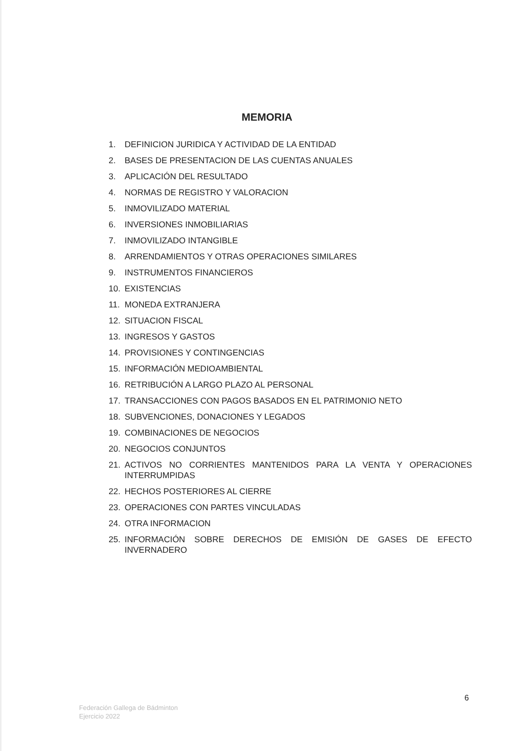MEMORIA
1. DEFINICION JURIDICA Y ACTIVIDAD DE LA ENTIDAD
2. BASES DE PRESENTACION DE LAS CUENTAS ANUALES
3. APLICACIÓN DEL RESULTADO
4. NORMAS DE REGISTRO Y VALORACION
5. INMOVILIZADO MATERIAL
6. INVERSIONES INMOBILIARIAS
7. INMOVILIZADO INTANGIBLE
8. ARRENDAMIENTOS Y OTRAS OPERACIONES SIMILARES
9. INSTRUMENTOS FINANCIEROS
10. EXISTENCIAS
11. MONEDA EXTRANJERA
12. SITUACION FISCAL
13. INGRESOS Y GASTOS
14. PROVISIONES Y CONTINGENCIAS
15. INFORMACIÓN MEDIOAMBIENTAL
16. RETRIBUCIÓN A LARGO PLAZO AL PERSONAL
17. TRANSACCIONES CON PAGOS BASADOS EN EL PATRIMONIO NETO
18. SUBVENCIONES, DONACIONES Y LEGADOS
19. COMBINACIONES DE NEGOCIOS
20. NEGOCIOS CONJUNTOS
21. ACTIVOS NO CORRIENTES MANTENIDOS PARA LA VENTA Y OPERACIONES INTERRUMPIDAS
22. HECHOS POSTERIORES AL CIERRE
23. OPERACIONES CON PARTES VINCULADAS
24. OTRA INFORMACION
25. INFORMACIÓN SOBRE DERECHOS DE EMISIÓN DE GASES DE EFECTO INVERNADERO
6
Federación Gallega de Bádminton
Ejercicio 2022